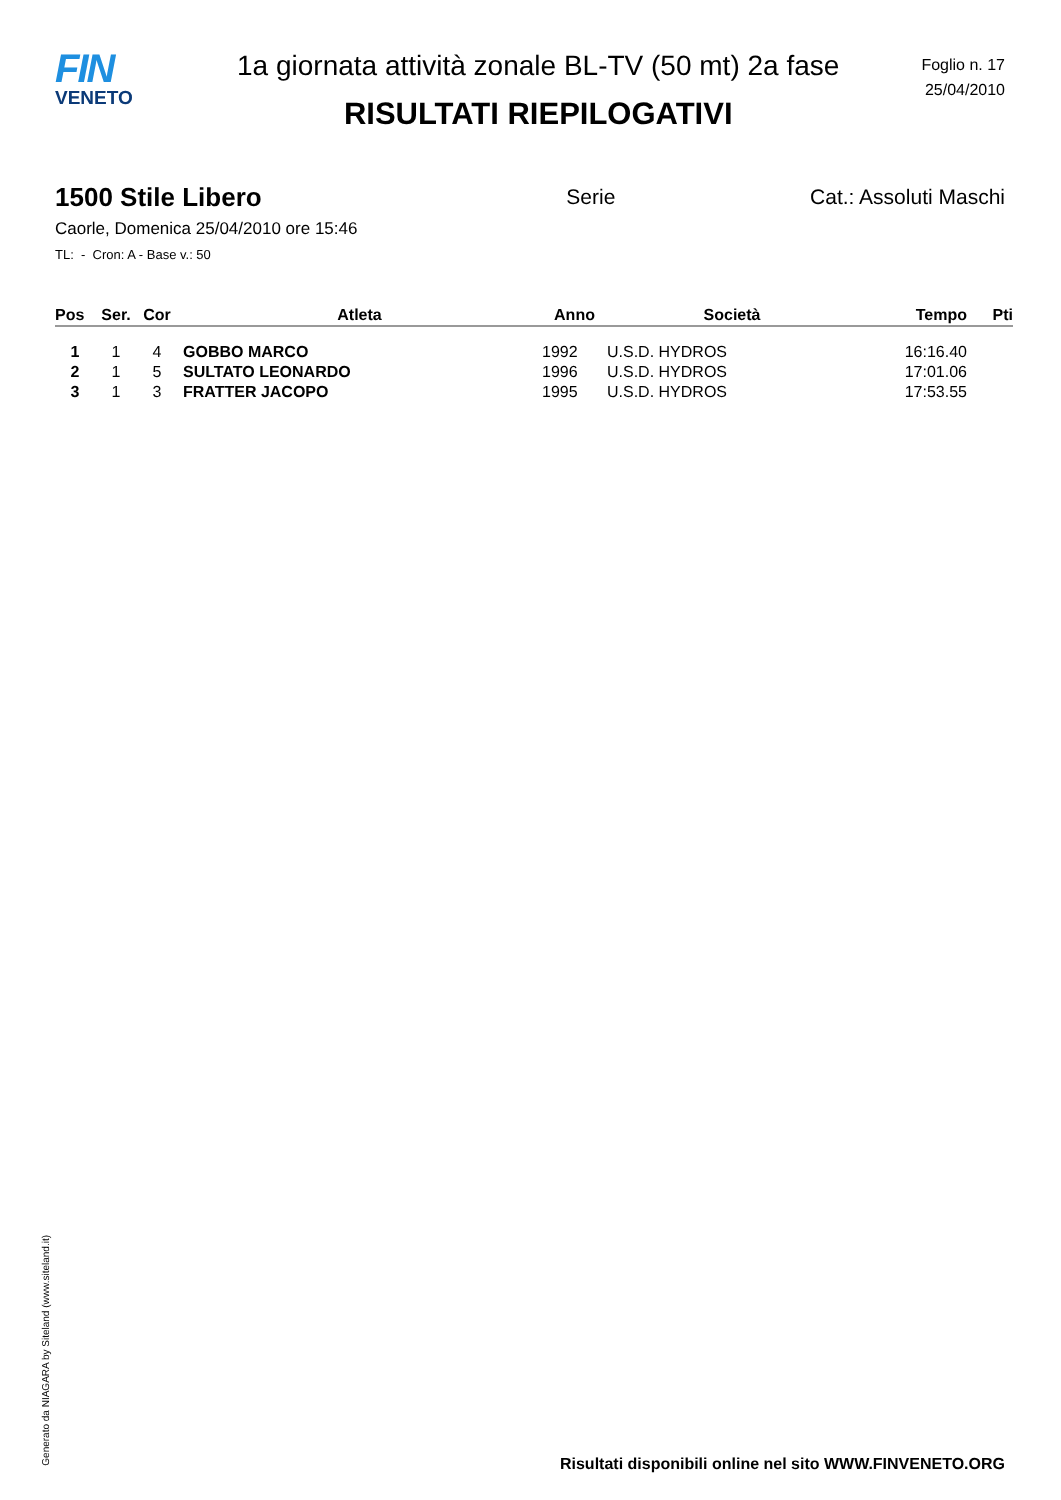FIN
VENETO
1a giornata attività zonale BL-TV (50 mt) 2a fase
RISULTATI RIEPILOGATIVI
Foglio n. 17
25/04/2010
1500 Stile Libero Serie Cat.: Assoluti Maschi
Caorle, Domenica 25/04/2010 ore 15:46
TL: - Cron: A - Base v.: 50
| Pos | Ser. | Cor | Atleta | Anno | Società | Tempo | Pti |
| --- | --- | --- | --- | --- | --- | --- | --- |
| 1 | 1 | 4 | GOBBO MARCO | 1992 | U.S.D. HYDROS | 16:16.40 | |
| 2 | 1 | 5 | SULTATO LEONARDO | 1996 | U.S.D. HYDROS | 17:01.06 | |
| 3 | 1 | 3 | FRATTER JACOPO | 1995 | U.S.D. HYDROS | 17:53.55 | |
Generato da NIAGARA by Siteland (www.siteland.it)
Risultati disponibili online nel sito WWW.FINVENETO.ORG